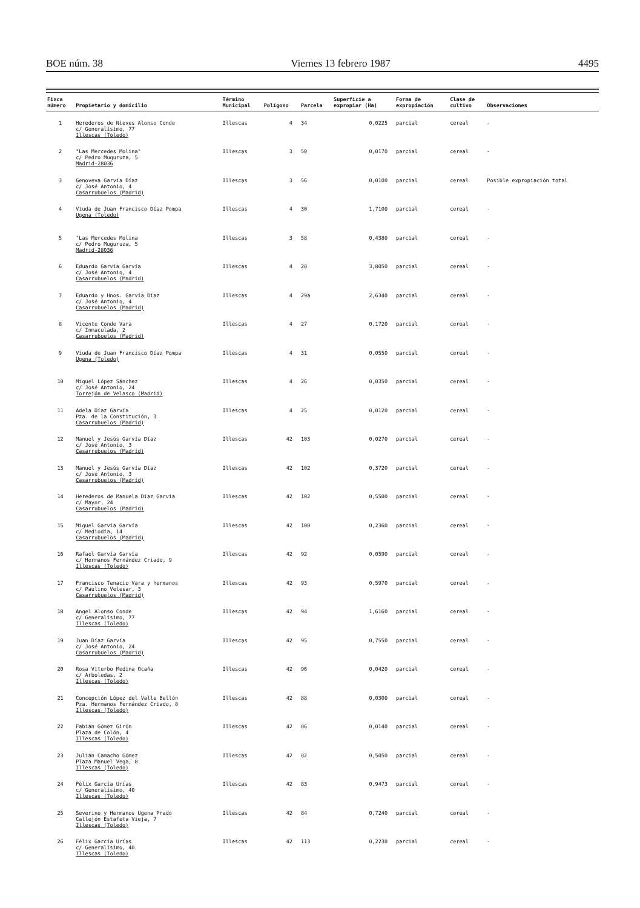BOE núm. 38 Viernes 13 febrero 1987 4495
| Finca número | Propietario y domicilio | Término Municipal | Polígono | Parcela | Superficie a expropiar (Ha) | Forma de expropiación | Clase de cultivo | Observaciones |
| --- | --- | --- | --- | --- | --- | --- | --- | --- |
| 1 | Herederos de Nieves Alonso Conde c/ Generalísimo, 77 Illescas (Toledo) | Illescas | 4 | 34 | 0,0225 | parcial | cereal | - |
| 2 | "Las Mercedes Molina" c/ Pedro Muguruza, 5 Madrid-28036 | Illescas | 3 | 50 | 0,0170 | parcial | cereal | - |
| 3 | Genoveva Garvía Díaz c/ José Antonio, 4 Casarrubuelos (Madrid) | Illescas | 3 | 56 | 0,0100 | parcial | cereal | Posible expropiación total |
| 4 | Viuda de Juan Francisco Díaz Pompa Ugena (Toledo) | Illescas | 4 | 30 | 1,7100 | parcial | cereal | - |
| 5 | "Las Mercedes Molina c/ Pedro Muguruza, 5 Madrid-28036 | Illescas | 3 | 58 | 0,4380 | parcial | cereal | - |
| 6 | Eduardo Garvía Garvía c/ José Antonio, 4 Casarrubuelos (Madrid) | Illescas | 4 | 28 | 3,8050 | parcial | cereal | - |
| 7 | Eduardo y Hnos. Garvía Díaz c/ José Antonio, 4 Casarrubuelos (Madrid) | Illescas | 4 | 29a | 2,6340 | parcial | cereal | - |
| 8 | Vicente Conde Vara c/ Inmaculada, 2 Casarrubuelos (Madrid) | Illescas | 4 | 27 | 0,1720 | parcial | cereal | - |
| 9 | Viuda de Juan Francisco Díaz Pompa Ugena (Toledo) | Illescas | 4 | 31 | 0,0550 | parcial | cereal | - |
| 10 | Miguel López Sánchez c/ José Antonio, 24 Torrejón de Velasco (Madrid) | Illescas | 4 | 26 | 0,0350 | parcial | cereal | - |
| 11 | Adela Díaz Garvía Pza. de la Constitución, 3 Casarrubuelos (Madrid) | Illescas | 4 | 25 | 0,0120 | parcial | cereal | - |
| 12 | Manuel y Jesús Garvía Díaz c/ José Antonio, 3 Casarrubuelos (Madrid) | Illescas | 42 | 103 | 0,0270 | parcial | cereal | - |
| 13 | Manuel y Jesús Garvía Díaz c/ José Antonio, 3 Casarrubuelos (Madrid) | Illescas | 42 | 102 | 0,3720 | parcial | cereal | - |
| 14 | Herederos de Manuela Díaz Garvía c/ Mayor, 24 Casarrubuelos (Madrid) | Illescas | 42 | 102 | 0,5500 | parcial | cereal | - |
| 15 | Miguel Garvía Garvía c/ Mediodía, 14 Casarrubuelos (Madrid) | Illescas | 42 | 100 | 0,2360 | parcial | cereal | - |
| 16 | Rafael Garvía Garvía c/ Hermanos Fernández Criado, 9 Illescas (Toledo) | Illescas | 42 | 92 | 0,0590 | parcial | cereal | - |
| 17 | Francisco Tenacio Vara y hermanos c/ Paulino Velesar, 3 Casarrubuelos (Madrid) | Illescas | 42 | 93 | 0,5970 | parcial | cereal | - |
| 18 | Angel Alonso Conde c/ Generalísimo, 77 Illescas (Toledo) | Illescas | 42 | 94 | 1,6160 | parcial | cereal | - |
| 19 | Juan Díaz Garvía c/ José Antonio, 24 Casarrubuelos (Madrid) | Illescas | 42 | 95 | 0,7550 | parcial | cereal | - |
| 20 | Rosa Viterbo Medina Ocaña c/ Arboledas, 2 Illescas (Toledo) | Illescas | 42 | 96 | 0,0420 | parcial | cereal | - |
| 21 | Concepción López del Valle Bellón Pza. Hermanos Fernández Criado, 8 Illescas (Toledo) | Illescas | 42 | 88 | 0,0300 | parcial | cereal | - |
| 22 | Fabián Gómez Girón Plaza de Colón, 4 Illescas (Toledo) | Illescas | 42 | 86 | 0,0140 | parcial | cereal | - |
| 23 | Julián Camacho Gómez Plaza Manuel Vega, 8 Illescas (Toledo) | Illescas | 42 | 82 | 0,5050 | parcial | cereal | - |
| 24 | Félix García Urías c/ Generalísimo, 40 Illescas (Toledo) | Illescas | 42 | 83 | 0,9473 | parcial | cereal | - |
| 25 | Severino y Hermanos Ugena Prado Callejón Estafeta Vieja, 7 Illescas (Toledo) | Illescas | 42 | 84 | 0,7240 | parcial | cereal | - |
| 26 | Félix García Urías c/ Generalísimo, 40 Illescas (Toledo) | Illescas | 42 | 113 | 0,2230 | parcial | cereal | - |